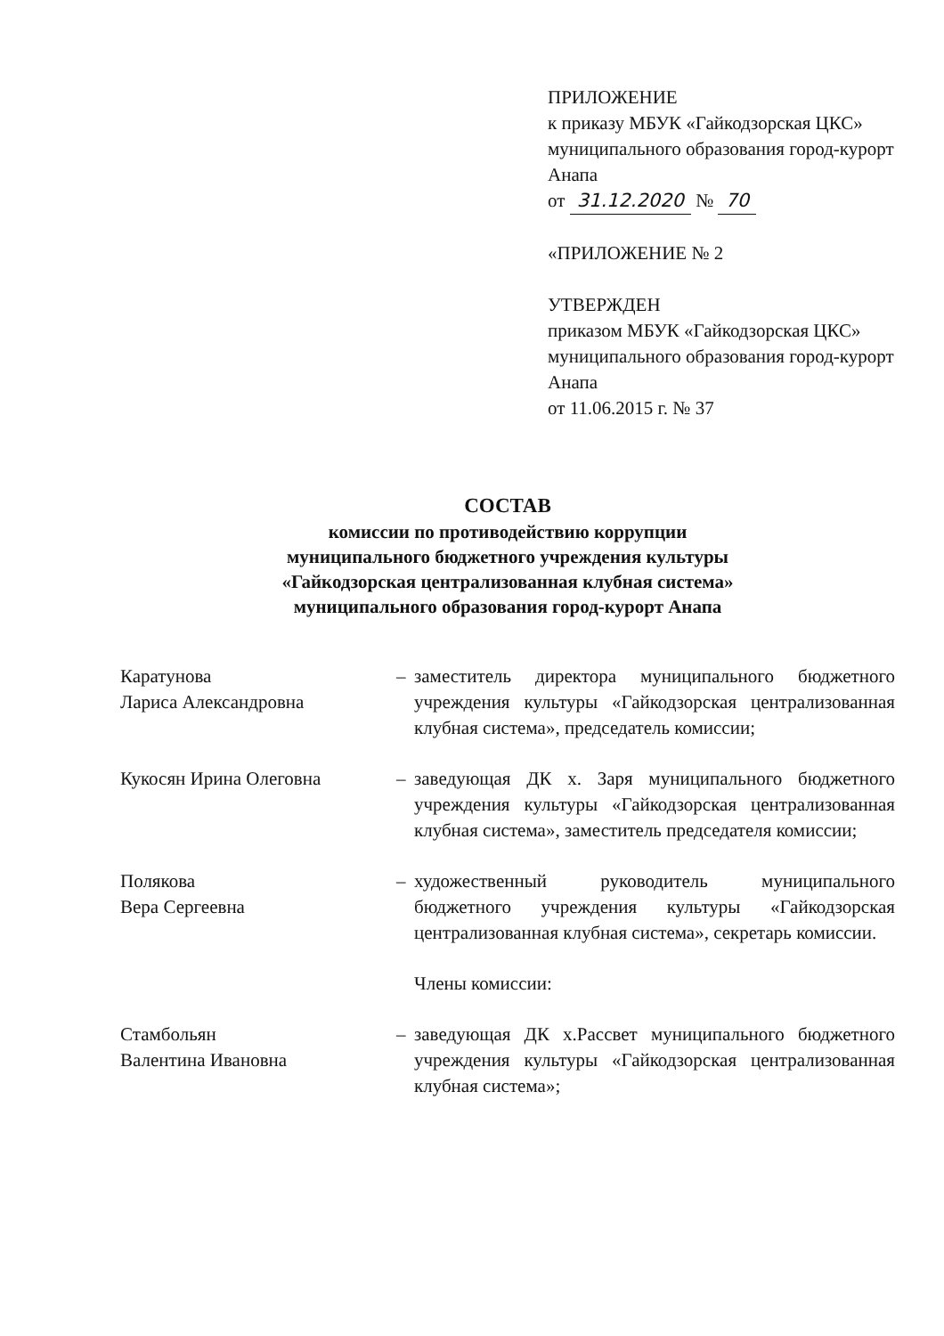ПРИЛОЖЕНИЕ
к приказу МБУК «Гайкодзорская ЦКС» муниципального образования город-курорт Анапа
от 31.12.2020 № 70
«ПРИЛОЖЕНИЕ № 2
УТВЕРЖДЕН
приказом МБУК «Гайкодзорская ЦКС» муниципального образования город-курорт Анапа
от 11.06.2015 г. № 37
СОСТАВ
комиссии по противодействию коррупции
муниципального бюджетного учреждения культуры
«Гайкодзорская централизованная клубная система»
муниципального образования город-курорт Анапа
Каратунова
Лариса Александровна
– заместитель директора муниципального бюджетного учреждения культуры «Гайкодзорская централизованная клубная система», председатель комиссии;
Кукосян Ирина Олеговна – заведующая ДК х. Заря муниципального бюджетного учреждения культуры «Гайкодзорская централизованная клубная система», заместитель председателя комиссии;
Полякова
Вера Сергеевна
– художественный руководитель муниципального бюджетного учреждения культуры «Гайкодзорская централизованная клубная система», секретарь комиссии.
Члены комиссии:
Стамбольян
Валентина Ивановна
– заведующая ДК х.Рассвет муниципального бюджетного учреждения культуры «Гайкодзорская централизованная клубная система»;